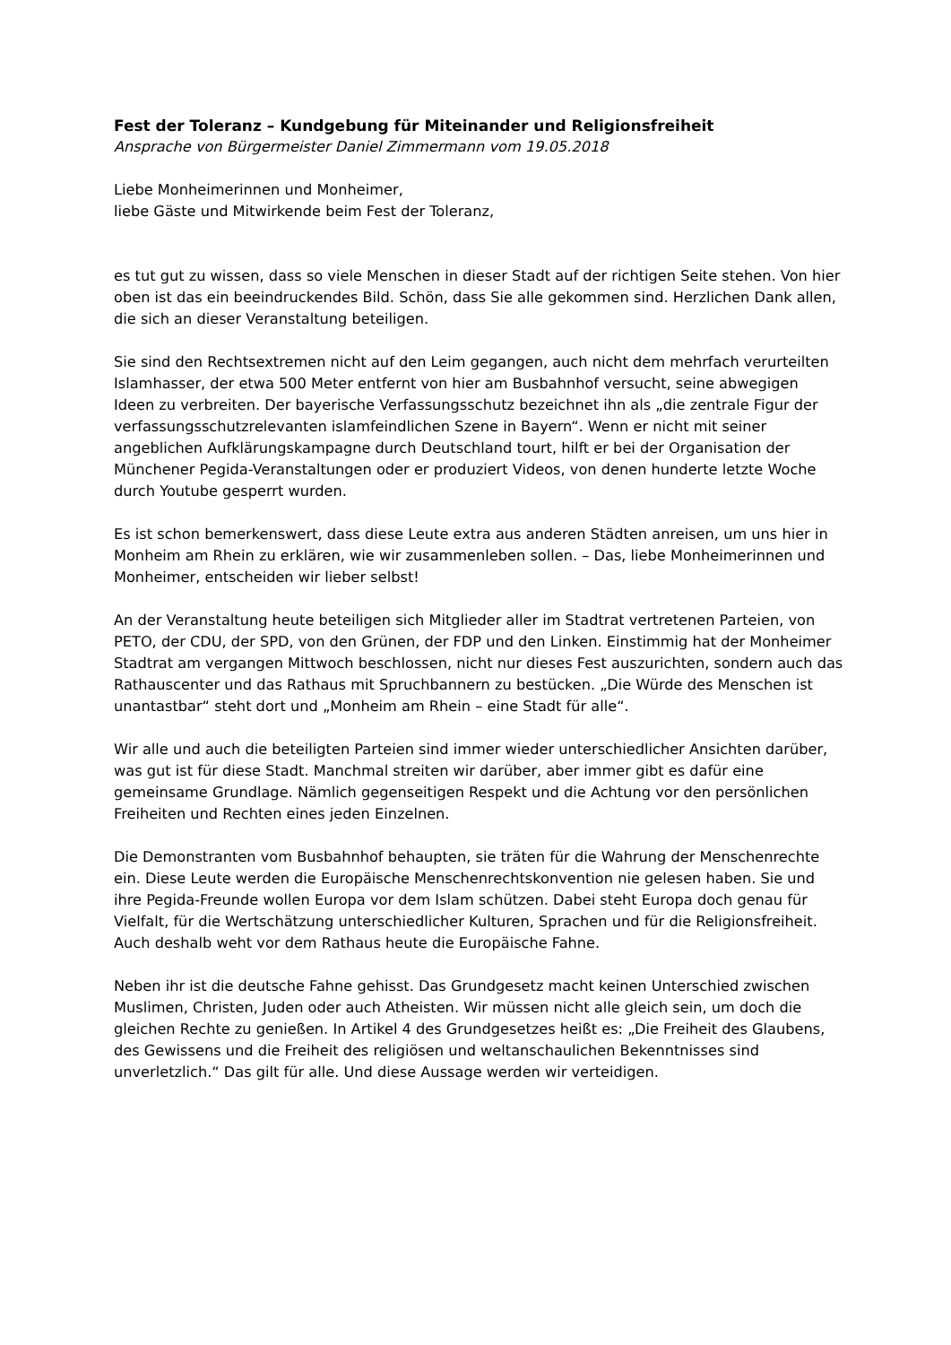Fest der Toleranz – Kundgebung für Miteinander und Religionsfreiheit
Ansprache von Bürgermeister Daniel Zimmermann vom 19.05.2018
Liebe Monheimerinnen und Monheimer,
liebe Gäste und Mitwirkende beim Fest der Toleranz,
es tut gut zu wissen, dass so viele Menschen in dieser Stadt auf der richtigen Seite stehen. Von hier oben ist das ein beeindruckendes Bild. Schön, dass Sie alle gekommen sind. Herzlichen Dank allen, die sich an dieser Veranstaltung beteiligen.
Sie sind den Rechtsextremen nicht auf den Leim gegangen, auch nicht dem mehrfach verurteilten Islamhasser, der etwa 500 Meter entfernt von hier am Busbahnhof versucht, seine abwegigen Ideen zu verbreiten. Der bayerische Verfassungsschutz bezeichnet ihn als „die zentrale Figur der verfassungsschutzrelevanten islamfeindlichen Szene in Bayern“. Wenn er nicht mit seiner angeblichen Aufklärungskampagne durch Deutschland tourt, hilft er bei der Organisation der Münchener Pegida-Veranstaltungen oder er produziert Videos, von denen hunderte letzte Woche durch Youtube gesperrt wurden.
Es ist schon bemerkenswert, dass diese Leute extra aus anderen Städten anreisen, um uns hier in Monheim am Rhein zu erklären, wie wir zusammenleben sollen. – Das, liebe Monheimerinnen und Monheimer, entscheiden wir lieber selbst!
An der Veranstaltung heute beteiligen sich Mitglieder aller im Stadtrat vertretenen Parteien, von PETO, der CDU, der SPD, von den Grünen, der FDP und den Linken. Einstimmig hat der Monheimer Stadtrat am vergangen Mittwoch beschlossen, nicht nur dieses Fest auszurichten, sondern auch das Rathauscenter und das Rathaus mit Spruchbannern zu bestücken. „Die Würde des Menschen ist unantastbar“ steht dort und „Monheim am Rhein – eine Stadt für alle“.
Wir alle und auch die beteiligten Parteien sind immer wieder unterschiedlicher Ansichten darüber, was gut ist für diese Stadt. Manchmal streiten wir darüber, aber immer gibt es dafür eine gemeinsame Grundlage. Nämlich gegenseitigen Respekt und die Achtung vor den persönlichen Freiheiten und Rechten eines jeden Einzelnen.
Die Demonstranten vom Busbahnhof behaupten, sie träten für die Wahrung der Menschenrechte ein. Diese Leute werden die Europäische Menschenrechtskonvention nie gelesen haben. Sie und ihre Pegida-Freunde wollen Europa vor dem Islam schützen. Dabei steht Europa doch genau für Vielfalt, für die Wertschätzung unterschiedlicher Kulturen, Sprachen und für die Religionsfreiheit. Auch deshalb weht vor dem Rathaus heute die Europäische Fahne.
Neben ihr ist die deutsche Fahne gehisst. Das Grundgesetz macht keinen Unterschied zwischen Muslimen, Christen, Juden oder auch Atheisten. Wir müssen nicht alle gleich sein, um doch die gleichen Rechte zu genießen. In Artikel 4 des Grundgesetzes heißt es: „Die Freiheit des Glaubens, des Gewissens und die Freiheit des religiösen und weltanschaulichen Bekenntnisses sind unverletzlich.“ Das gilt für alle. Und diese Aussage werden wir verteidigen.